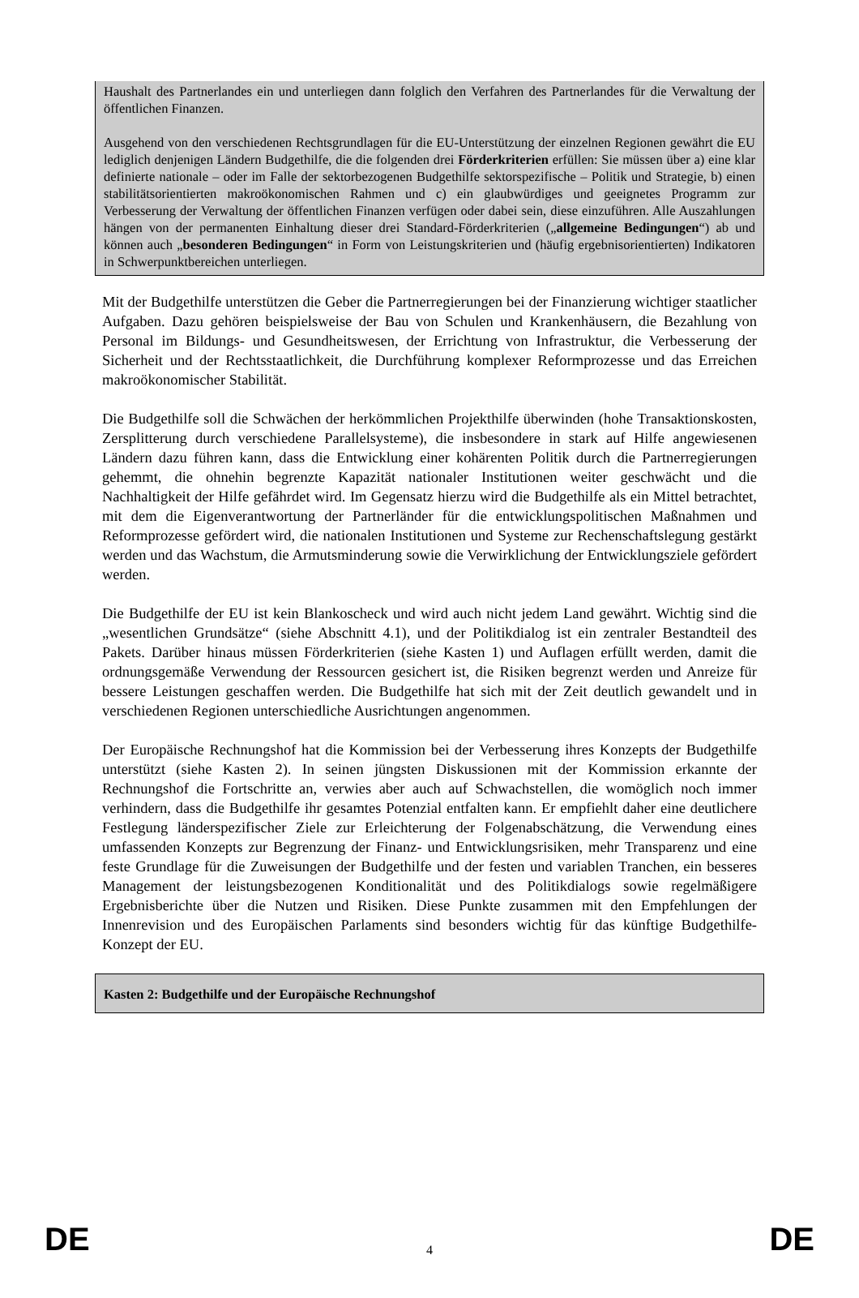Haushalt des Partnerlandes ein und unterliegen dann folglich den Verfahren des Partnerlandes für die Verwaltung der öffentlichen Finanzen.
Ausgehend von den verschiedenen Rechtsgrundlagen für die EU-Unterstützung der einzelnen Regionen gewährt die EU lediglich denjenigen Ländern Budgethilfe, die die folgenden drei Förderkriterien erfüllen: Sie müssen über a) eine klar definierte nationale – oder im Falle der sektorbezogenen Budgethilfe sektorspezifische – Politik und Strategie, b) einen stabilitätsorientierten makroökonomischen Rahmen und c) ein glaubwürdiges und geeignetes Programm zur Verbesserung der Verwaltung der öffentlichen Finanzen verfügen oder dabei sein, diese einzuführen. Alle Auszahlungen hängen von der permanenten Einhaltung dieser drei Standard-Förderkriterien („allgemeine Bedingungen“) ab und können auch „besonderen Bedingungen“ in Form von Leistungskriterien und (häufig ergebnisorientierten) Indikatoren in Schwerpunktbereichen unterliegen.
Mit der Budgethilfe unterstützen die Geber die Partnerregierungen bei der Finanzierung wichtiger staatlicher Aufgaben. Dazu gehören beispielsweise der Bau von Schulen und Krankenhäusern, die Bezahlung von Personal im Bildungs- und Gesundheitswesen, der Errichtung von Infrastruktur, die Verbesserung der Sicherheit und der Rechtsstaatlichkeit, die Durchführung komplexer Reformprozesse und das Erreichen makroökonomischer Stabilität.
Die Budgethilfe soll die Schwächen der herkömmlichen Projekthilfe überwinden (hohe Transaktionskosten, Zersplitterung durch verschiedene Parallelsysteme), die insbesondere in stark auf Hilfe angewiesenen Ländern dazu führen kann, dass die Entwicklung einer kohärenten Politik durch die Partnerregierungen gehemmt, die ohnehin begrenzte Kapazität nationaler Institutionen weiter geschwächt und die Nachhaltigkeit der Hilfe gefährdet wird. Im Gegensatz hierzu wird die Budgethilfe als ein Mittel betrachtet, mit dem die Eigenverantwortung der Partnerländer für die entwicklungspolitischen Maßnahmen und Reformprozesse gefördert wird, die nationalen Institutionen und Systeme zur Rechenschaftslegung gestärkt werden und das Wachstum, die Armutsminderung sowie die Verwirklichung der Entwicklungsziele gefördert werden.
Die Budgethilfe der EU ist kein Blankoscheck und wird auch nicht jedem Land gewährt. Wichtig sind die „wesentlichen Grundsätze“ (siehe Abschnitt 4.1), und der Politikdialog ist ein zentraler Bestandteil des Pakets. Darüber hinaus müssen Förderkriterien (siehe Kasten 1) und Auflagen erfüllt werden, damit die ordnungsgemäße Verwendung der Ressourcen gesichert ist, die Risiken begrenzt werden und Anreize für bessere Leistungen geschaffen werden. Die Budgethilfe hat sich mit der Zeit deutlich gewandelt und in verschiedenen Regionen unterschiedliche Ausrichtungen angenommen.
Der Europäische Rechnungshof hat die Kommission bei der Verbesserung ihres Konzepts der Budgethilfe unterstützt (siehe Kasten 2). In seinen jüngsten Diskussionen mit der Kommission erkannte der Rechnungshof die Fortschritte an, verwies aber auch auf Schwachstellen, die womöglich noch immer verhindern, dass die Budgethilfe ihr gesamtes Potenzial entfalten kann. Er empfiehlt daher eine deutlichere Festlegung länderspezifischer Ziele zur Erleichterung der Folgenabschätzung, die Verwendung eines umfassenden Konzepts zur Begrenzung der Finanz- und Entwicklungsrisiken, mehr Transparenz und eine feste Grundlage für die Zuweisungen der Budgethilfe und der festen und variablen Tranchen, ein besseres Management der leistungsbezogenen Konditionalität und des Politikdialogs sowie regelmäßigere Ergebnisberichte über die Nutzen und Risiken. Diese Punkte zusammen mit den Empfehlungen der Innenrevision und des Europäischen Parlaments sind besonders wichtig für das künftige Budgethilfe-Konzept der EU.
Kasten 2: Budgethilfe und der Europäische Rechnungshof
DE 4 DE